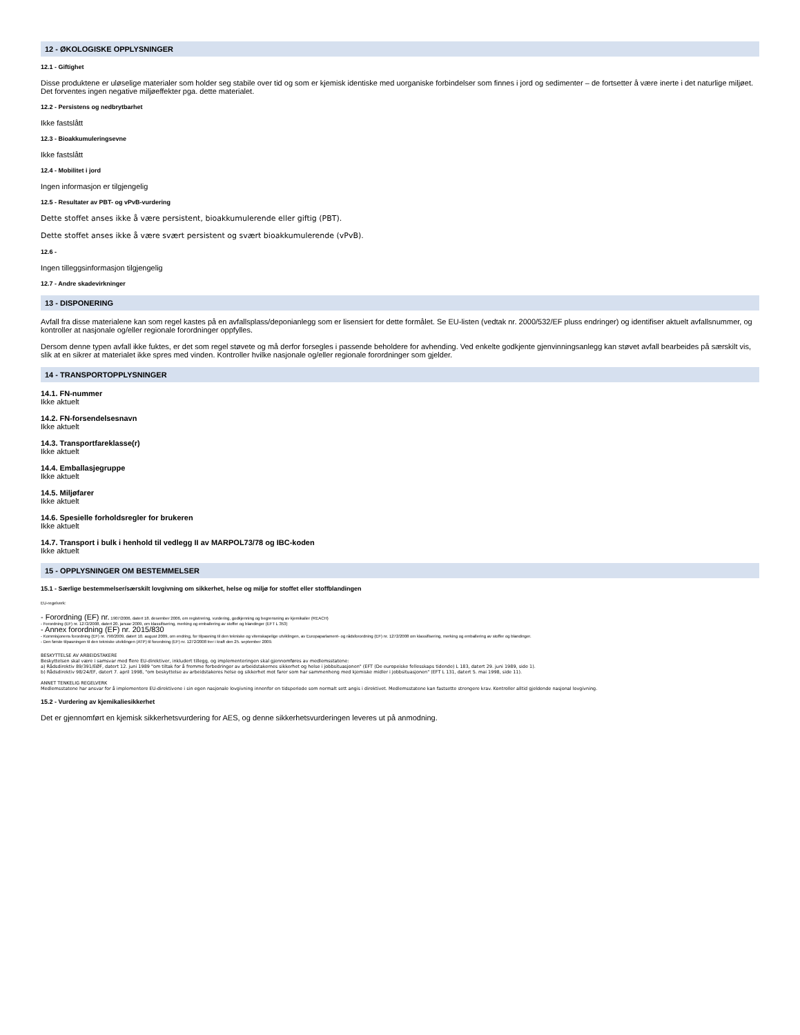12 - ØKOLOGISKE OPPLYSNINGER
12.1 - Giftighet
Disse produktene er uløselige materialer som holder seg stabile over tid og som er kjemisk identiske med uorganiske forbindelser som finnes i jord og sedimenter – de fortsetter å være inerte i det naturlige miljøet.
Det forventes ingen negative miljøeffekter pga. dette materialet.
12.2 - Persistens og nedbrytbarhet
Ikke fastslått
12.3 - Bioakkumuleringsevne
Ikke fastslått
12.4 - Mobilitet i jord
Ingen informasjon er tilgjengelig
12.5 - Resultater av PBT- og vPvB-vurdering
Dette stoffet anses ikke å være persistent, bioakkumulerende eller giftig (PBT).
Dette stoffet anses ikke å være svært persistent og svært bioakkumulerende (vPvB).
12.6 -
Ingen tilleggsinformasjon tilgjengelig
12.7 - Andre skadevirkninger
13 - DISPONERING
Avfall fra disse materialene kan som regel kastes på en avfallsplass/deponianlegg som er lisensiert for dette formålet. Se EU-listen (vedtak nr. 2000/532/EF pluss endringer) og identifiser aktuelt avfallsnummer, og kontroller at nasjonale og/eller regionale forordninger oppfylles.
Dersom denne typen avfall ikke fuktes, er det som regel støvete og må derfor forsegles i passende beholdere for avhending. Ved enkelte godkjente gjenvinningsanlegg kan støvet avfall bearbeides på særskilt vis, slik at en sikrer at materialet ikke spres med vinden. Kontroller hvilke nasjonale og/eller regionale forordninger som gjelder.
14 - TRANSPORTOPPLYSNINGER
14.1. FN-nummer
Ikke aktuelt
14.2. FN-forsendelsesnavn
Ikke aktuelt
14.3. Transportfareklasse(r)
Ikke aktuelt
14.4. Emballasjegruppe
Ikke aktuelt
14.5. Miljøfarer
Ikke aktuelt
14.6. Spesielle forholdsregler for brukeren
Ikke aktuelt
14.7. Transport i bulk i henhold til vedlegg II av MARPOL73/78 og IBC-koden
Ikke aktuelt
15 - OPPLYSNINGER OM BESTEMMELSER
15.1 - Særlige bestemmelser/særskilt lovgivning om sikkerhet, helse og miljø for stoffet eller stoffblandingen
EU-regelverk:
- Forordning (EF) nr. 1907/2006, datert 18. desember 2006, om registrering, vurdering, godkjenning og begrensning av kjemikalier (REACH)
- Forordning (EF) nr. 1272/2008, datert 20. januar 2009, om klassifisering, merking og emballering av stoffer og blandinger (EFT L 353)
- Annex forordning (EF) nr. 2015/830
- Kommisjonens forordning (EF) nr. 790/2009, datert 10. august 2009, om endring, for tilpasning til den tekniske og vitenskapelige utviklingen, av Europaparlament- og rådsforordning (EF) nr. 1272/2008 om klassifisering, merking og emballering av stoffer og blandinger.
- Den første tilpasningen til den tekniske utviklingen (ATP) til forordning (EF) nr. 1272/2008 trer i kraft den 25. september 2009.
BESKYTTELSE AV ARBEIDSTAKERE
Beskyttelsen skal være i samsvar med flere EU-direktiver, inkludert tillegg, og implementeringen skal gjennomføres av medlemsstatene:
a) Rådsdirektiv 89/391/EØF, datert 12. juni 1989 "om tiltak for å fremme forbedringer av arbeidstakernes sikkerhet og helse i jobbsituasjonen" (EFT (De europeiske fellesskaps tidende) L 183, datert 29. juni 1989, side 1).
b) Rådsdirektiv 98/24/EF, datert 7. april 1998, "om beskyttelse av arbeidstakeres helse og sikkerhet mot farer som har sammenheng med kjemiske midler i jobbsituasjonen" (EFT L 131, datert 5. mai 1998, side 11).
ANNET TENKELIG REGELVERK
Medlemsstatene har ansvar for å implementere EU-direktivene i sin egen nasjonale lovgivning innenfor en tidsperiode som normalt sett angis i direktivet. Medlemsstatene kan fastsette strengere krav. Kontroller alltid gjeldende nasjonal lovgivning.
15.2 - Vurdering av kjemikaliesikkerhet
Det er gjennomført en kjemisk sikkerhetsvurdering for AES, og denne sikkerhetsvurderingen leveres ut på anmodning.